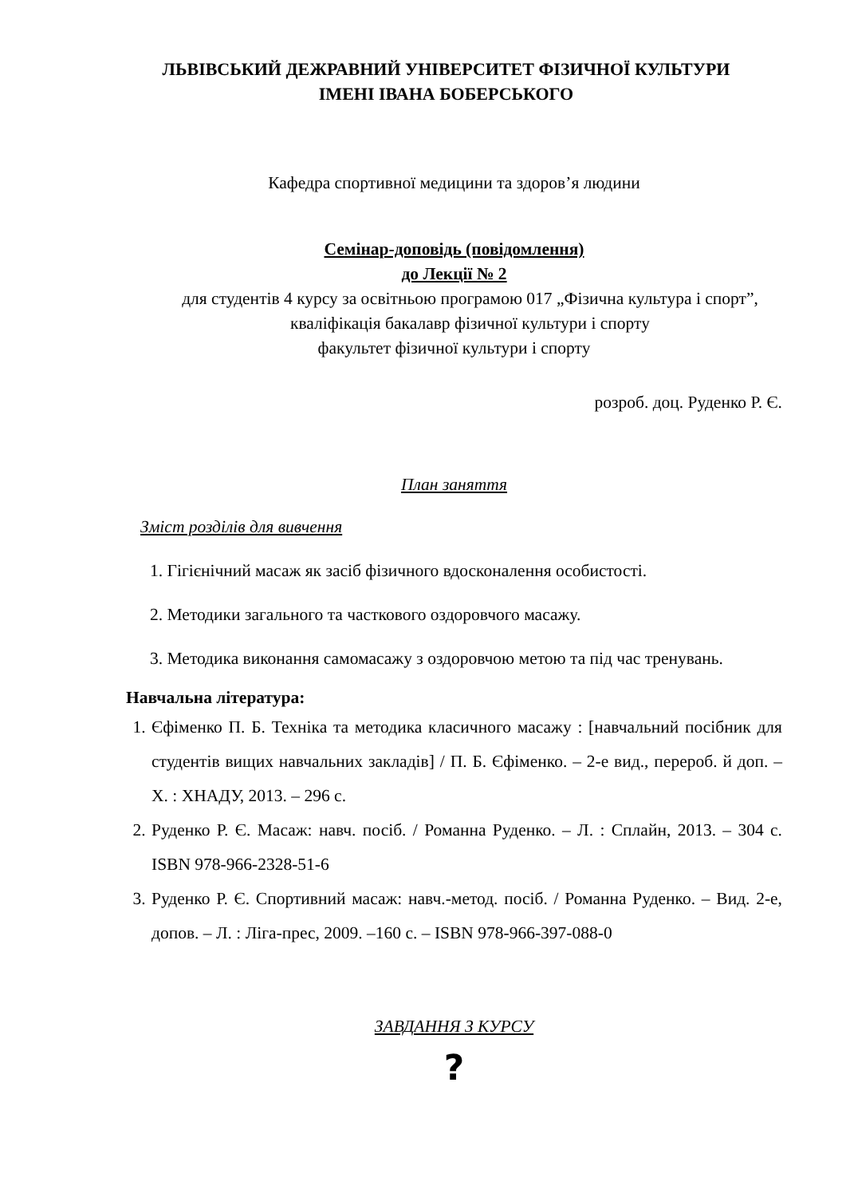ЛЬВІВСЬКИЙ ДЕЖРАВНИЙ УНІВЕРСИТЕТ ФІЗИЧНОЇ КУЛЬТУРИ
ІМЕНІ ІВАНА БОБЕРСЬКОГО
Кафедра спортивної медицини та здоров’я людини
Семінар-доповідь (повідомлення)
до Лекції № 2
для студентів 4 курсу за освітньою програмою 017 „Фізична культура і спорт”, кваліфікація бакалавр фізичної культури і спорту
факультет фізичної культури і спорту
розроб. доц. Руденко Р. Є.
План заняття
Зміст розділів для вивчення
1. Гігієнічний масаж як засіб фізичного вдосконалення особистості.
2. Методики загального та часткового оздоровчого масажу.
3. Методика виконання самомасажу з оздоровчою метою та під час тренувань.
Навчальна література:
1. Єфіменко П. Б. Техніка та методика класичного масажу : [навчальний посібник для студентів вищих навчальних закладів] / П. Б. Єфіменко. – 2-е вид., перероб. й доп. – Х. : ХНАДУ, 2013. – 296 с.
2. Руденко Р. Є. Масаж: навч. посіб. / Романна Руденко. – Л. : Сплайн, 2013. – 304 с. ISBN 978-966-2328-51-6
3. Руденко Р. Є. Спортивний масаж: навч.-метод. посіб. / Романна Руденко. – Вид. 2-е, допов. – Л. : Ліга-прес, 2009. –160 с. – ISBN 978-966-397-088-0
ЗАВДАННЯ З КУРСУ
?